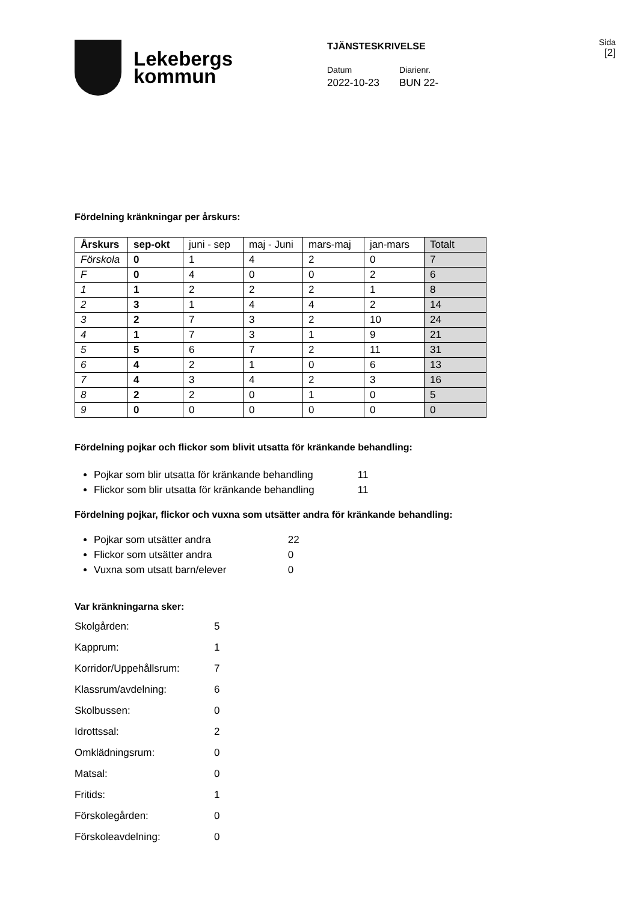Lekebergs
kommun
TJÄNSTESKRIVELSE
Datum
2022-10-23
Diarienr.
BUN 22-
Sida
[2]
Fördelning kränkningar per årskurs:
| Årskurs | sep-okt | juni - sep | maj - Juni | mars-maj | jan-mars | Totalt |
| --- | --- | --- | --- | --- | --- | --- |
| Förskola | 0 | 1 | 4 | 2 | 0 | 7 |
| F | 0 | 4 | 0 | 0 | 2 | 6 |
| 1 | 1 | 2 | 2 | 2 | 1 | 8 |
| 2 | 3 | 1 | 4 | 4 | 2 | 14 |
| 3 | 2 | 7 | 3 | 2 | 10 | 24 |
| 4 | 1 | 7 | 3 | 1 | 9 | 21 |
| 5 | 5 | 6 | 7 | 2 | 11 | 31 |
| 6 | 4 | 2 | 1 | 0 | 6 | 13 |
| 7 | 4 | 3 | 4 | 2 | 3 | 16 |
| 8 | 2 | 2 | 0 | 1 | 0 | 5 |
| 9 | 0 | 0 | 0 | 0 | 0 | 0 |
Fördelning pojkar och flickor som blivit utsatta för kränkande behandling:
Pojkar som blir utsatta för kränkande behandling 11
Flickor som blir utsatta för kränkande behandling 11
Fördelning pojkar, flickor och vuxna som utsätter andra för kränkande behandling:
Pojkar som utsätter andra 22
Flickor som utsätter andra 0
Vuxna som utsatt barn/elever 0
Var kränkningarna sker:
Skolgården: 5
Kapprum: 1
Korridor/Uppehållsrum: 7
Klassrum/avdelning: 6
Skolbussen: 0
Idrottssal: 2
Omklädningsrum: 0
Matsal: 0
Fritids: 1
Förskolegården: 0
Förskoleavdelning: 0